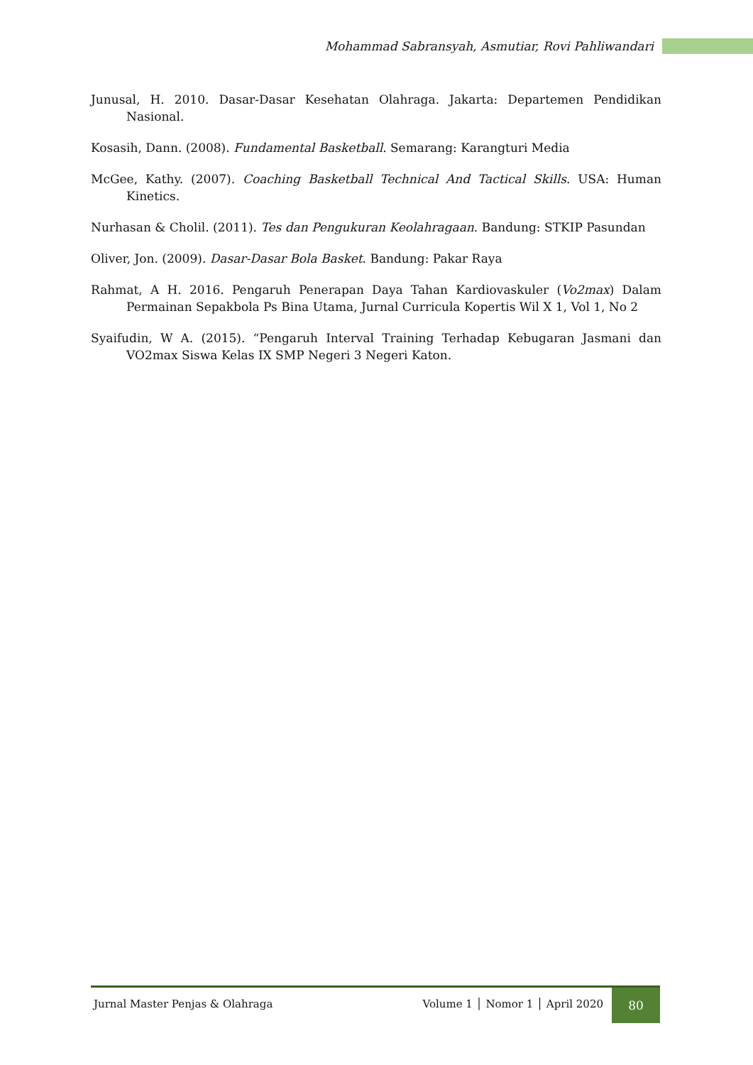Mohammad Sabransyah, Asmutiar, Rovi Pahliwandari
Junusal, H. 2010. Dasar-Dasar Kesehatan Olahraga. Jakarta: Departemen Pendidikan Nasional.
Kosasih, Dann. (2008). Fundamental Basketball. Semarang: Karangturi Media
McGee, Kathy. (2007). Coaching Basketball Technical And Tactical Skills. USA: Human Kinetics.
Nurhasan & Cholil. (2011). Tes dan Pengukuran Keolahragaan. Bandung: STKIP Pasundan
Oliver, Jon. (2009). Dasar-Dasar Bola Basket. Bandung: Pakar Raya
Rahmat, A H. 2016. Pengaruh Penerapan Daya Tahan Kardiovaskuler (Vo2max) Dalam Permainan Sepakbola Ps Bina Utama, Jurnal Curricula Kopertis Wil X 1, Vol 1, No 2
Syaifudin, W A. (2015). “Pengaruh Interval Training Terhadap Kebugaran Jasmani dan VO2max Siswa Kelas IX SMP Negeri 3 Negeri Katon.
Jurnal Master Penjas & Olahraga
Volume 1 │ Nomor 1 │ April 2020
80